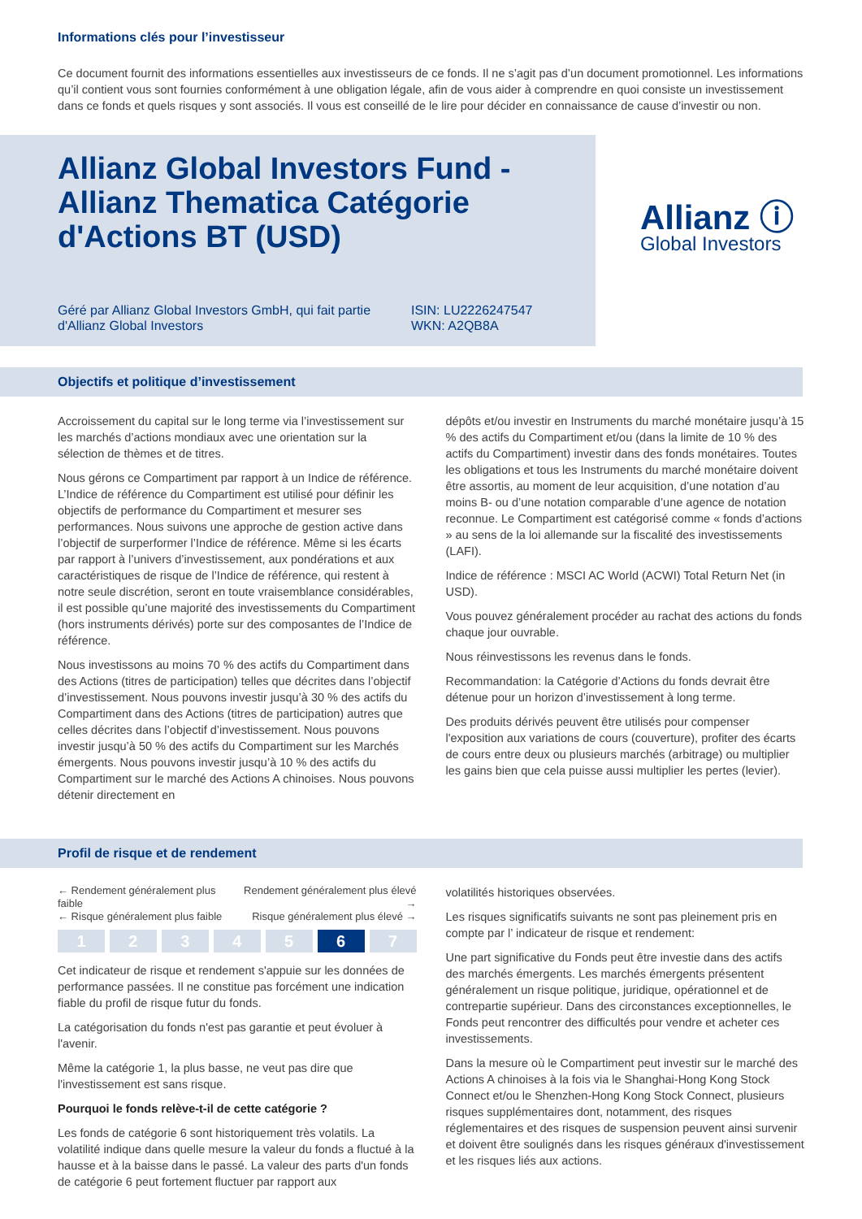Informations clés pour l’investisseur
Ce document fournit des informations essentielles aux investisseurs de ce fonds. Il ne s’agit pas d’un document promotionnel. Les informations qu’il contient vous sont fournies conformément à une obligation légale, afin de vous aider à comprendre en quoi consiste un investissement dans ce fonds et quels risques y sont associés. Il vous est conseillé de le lire pour décider en connaissance de cause d’investir ou non.
Allianz Global Investors Fund - Allianz Thematica Catégorie d'Actions BT (USD)
Géré par Allianz Global Investors GmbH, qui fait partie d'Allianz Global Investors
ISIN: LU2226247547
WKN: A2QB8A
Allianz ⓘ
Global Investors
Objectifs et politique d’investissement
Accroissement du capital sur le long terme via l’investissement sur les marchés d’actions mondiaux avec une orientation sur la sélection de thèmes et de titres.
Nous gérons ce Compartiment par rapport à un Indice de référence. L’Indice de référence du Compartiment est utilisé pour définir les objectifs de performance du Compartiment et mesurer ses performances. Nous suivons une approche de gestion active dans l’objectif de surperformer l’Indice de référence. Même si les écarts par rapport à l’univers d’investissement, aux pondérations et aux caractéristiques de risque de l’Indice de référence, qui restent à notre seule discrétion, seront en toute vraisemblance considérables, il est possible qu’une majorité des investissements du Compartiment (hors instruments dérivés) porte sur des composantes de l’Indice de référence.
Nous investissons au moins 70 % des actifs du Compartiment dans des Actions (titres de participation) telles que décrites dans l’objectif d’investissement. Nous pouvons investir jusqu’à 30 % des actifs du Compartiment dans des Actions (titres de participation) autres que celles décrites dans l’objectif d’investissement. Nous pouvons investir jusqu’à 50 % des actifs du Compartiment sur les Marchés émergents. Nous pouvons investir jusqu’à 10 % des actifs du Compartiment sur le marché des Actions A chinoises. Nous pouvons détenir directement en
dépôts et/ou investir en Instruments du marché monétaire jusqu’à 15 % des actifs du Compartiment et/ou (dans la limite de 10 % des actifs du Compartiment) investir dans des fonds monétaires. Toutes les obligations et tous les Instruments du marché monétaire doivent être assortis, au moment de leur acquisition, d’une notation d’au moins B- ou d’une notation comparable d’une agence de notation reconnue. Le Compartiment est catégorisé comme « fonds d’actions » au sens de la loi allemande sur la fiscalité des investissements (LAFI).
Indice de référence : MSCI AC World (ACWI) Total Return Net (in USD).
Vous pouvez généralement procéder au rachat des actions du fonds chaque jour ouvrable.
Nous réinvestissons les revenus dans le fonds.
Recommandation: la Catégorie d’Actions du fonds devrait être détenue pour un horizon d’investissement à long terme.
Des produits dérivés peuvent être utilisés pour compenser l'exposition aux variations de cours (couverture), profiter des écarts de cours entre deux ou plusieurs marchés (arbitrage) ou multiplier les gains bien que cela puisse aussi multiplier les pertes (levier).
Profil de risque et de rendement
← Rendement généralement plus faible Rendement généralement plus élevé →
← Risque généralement plus faible Risque généralement plus élevé →
| 1 | 2 | 3 | 4 | 5 | 6 | 7 |
Cet indicateur de risque et rendement s'appuie sur les données de performance passées. Il ne constitue pas forcément une indication fiable du profil de risque futur du fonds.
La catégorisation du fonds n'est pas garantie et peut évoluer à l'avenir.
Même la catégorie 1, la plus basse, ne veut pas dire que l'investissement est sans risque.
Pourquoi le fonds relève-t-il de cette catégorie ?
Les fonds de catégorie 6 sont historiquement très volatils. La volatilité indique dans quelle mesure la valeur du fonds a fluctué à la hausse et à la baisse dans le passé. La valeur des parts d'un fonds de catégorie 6 peut fortement fluctuer par rapport aux
volatilités historiques observées.
Les risques significatifs suivants ne sont pas pleinement pris en compte par l’ indicateur de risque et rendement:
Une part significative du Fonds peut être investie dans des actifs des marchés émergents. Les marchés émergents présentent généralement un risque politique, juridique, opérationnel et de contrepartie supérieur. Dans des circonstances exceptionnelles, le Fonds peut rencontrer des difficultés pour vendre et acheter ces investissements.
Dans la mesure où le Compartiment peut investir sur le marché des Actions A chinoises à la fois via le Shanghai-Hong Kong Stock Connect et/ou le Shenzhen-Hong Kong Stock Connect, plusieurs risques supplémentaires dont, notamment, des risques réglementaires et des risques de suspension peuvent ainsi survenir et doivent être soulignés dans les risques généraux d'investissement et les risques liés aux actions.